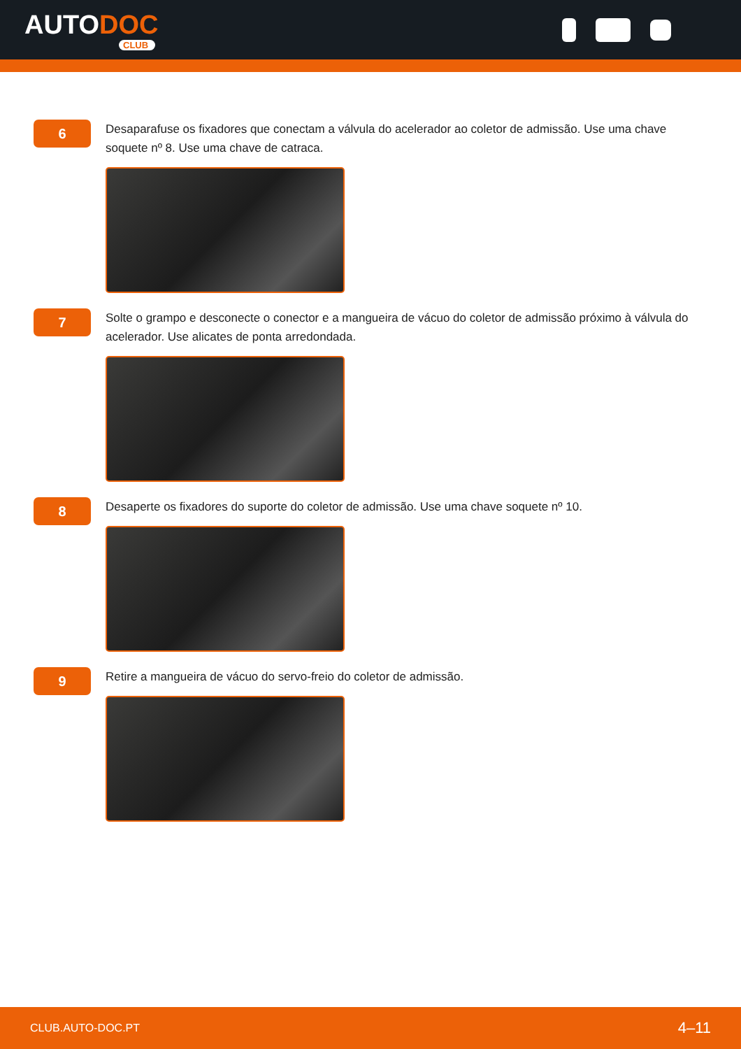AUTODOC
CLUB
6
Desaparafuse os fixadores que conectam a válvula do acelerador ao coletor de admissão. Use uma chave soquete nº 8. Use uma chave de catraca.
7
Solte o grampo e desconecte o conector e a mangueira de vácuo do coletor de admissão próximo à válvula do acelerador. Use alicates de ponta arredondada.
8
Desaperte os fixadores do suporte do coletor de admissão. Use uma chave soquete nº 10.
9
Retire a mangueira de vácuo do servo-freio do coletor de admissão.
CLUB.AUTO-DOC.PT 4–11